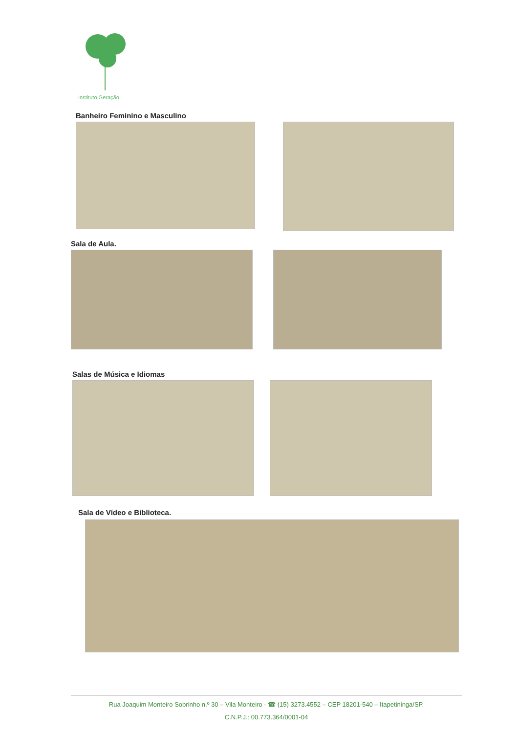Instituto Geração
Banheiro Feminino e Masculino
Sala de Aula.
Salas de Música e Idiomas
Sala de Vídeo e Biblioteca.
Rua Joaquim Monteiro Sobrinho n.º 30 – Vila Monteiro - ☎ (15) 3273.4552 – CEP 18201-540 – Itapetininga/SP.
C.N.P.J.: 00.773.364/0001-04